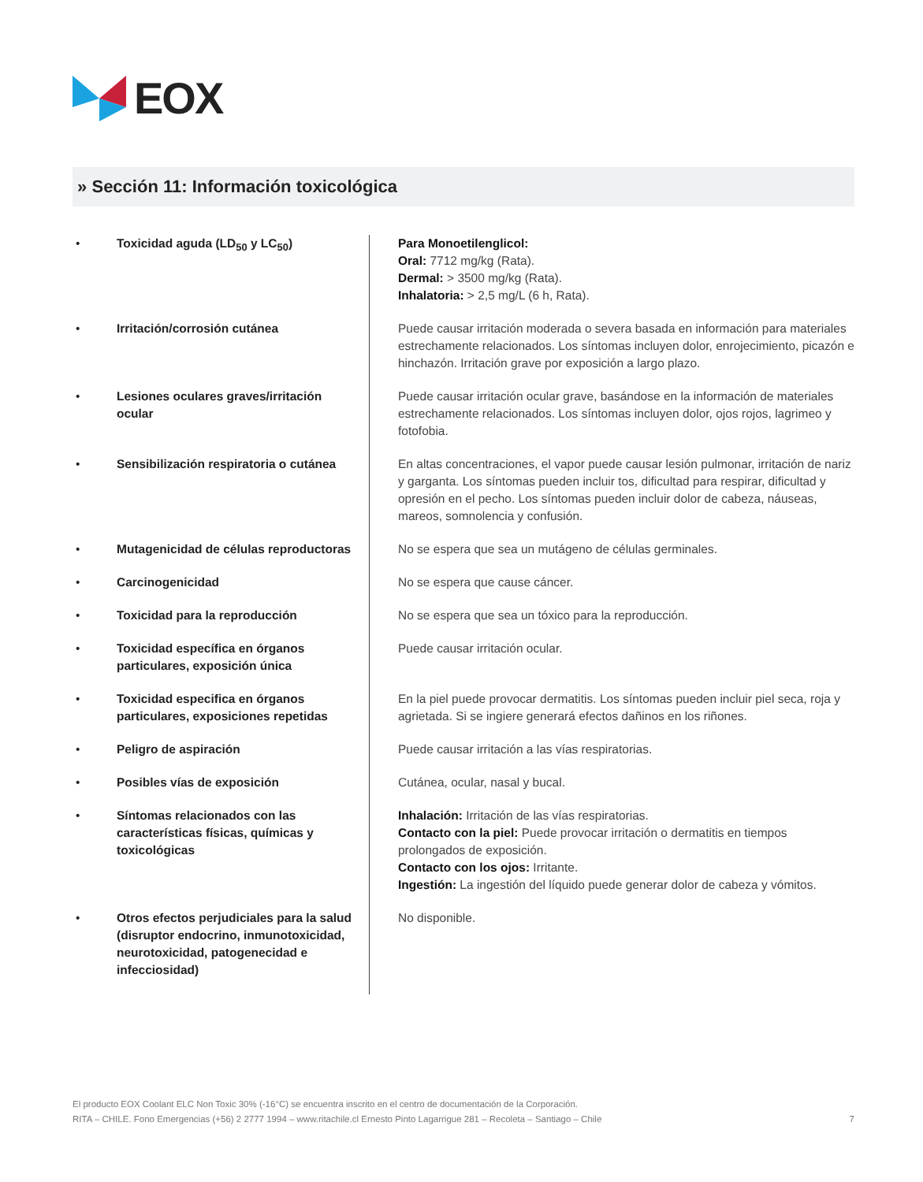EOX
» Sección 11: Información toxicológica
| • | Toxicidad aguda (LD<sub>50</sub> y LC<sub>50</sub>) | Para Monoetilenglicol: Oral: 7712 mg/kg (Rata). Dermal: > 3500 mg/kg (Rata). Inhalatoria: > 2,5 mg/L (6 h, Rata). |
| • | Irritación/corrosión cutánea | Puede causar irritación moderada o severa basada en información para materiales estrechamente relacionados. Los síntomas incluyen dolor, enrojecimiento, picazón e hinchazón. Irritación grave por exposición a largo plazo. |
| • | Lesiones oculares graves/irritación ocular | Puede causar irritación ocular grave, basándose en la información de materiales estrechamente relacionados. Los síntomas incluyen dolor, ojos rojos, lagrimeo y fotofobia. |
| • | Sensibilización respiratoria o cutánea | En altas concentraciones, el vapor puede causar lesión pulmonar, irritación de nariz y garganta. Los síntomas pueden incluir tos, dificultad para respirar, dificultad y opresión en el pecho. Los síntomas pueden incluir dolor de cabeza, náuseas, mareos, somnolencia y confusión. |
| • | Mutagenicidad de células reproductoras | No se espera que sea un mutágeno de células germinales. |
| • | Carcinogenicidad | No se espera que cause cáncer. |
| • | Toxicidad para la reproducción | No se espera que sea un tóxico para la reproducción. |
| • | Toxicidad específica en órganos particulares, exposición única | Puede causar irritación ocular. |
| • | Toxicidad especifica en órganos particulares, exposiciones repetidas | En la piel puede provocar dermatitis. Los síntomas pueden incluir piel seca, roja y agrietada. Si se ingiere generará efectos dañinos en los riñones. |
| • | Peligro de aspiración | Puede causar irritación a las vías respiratorias. |
| • | Posibles vías de exposición | Cutánea, ocular, nasal y bucal. |
| • | Síntomas relacionados con las características físicas, químicas y toxicológicas | Inhalación: Irritación de las vías respiratorias. Contacto con la piel: Puede provocar irritación o dermatitis en tiempos prolongados de exposición. Contacto con los ojos: Irritante. Ingestión: La ingestión del líquido puede generar dolor de cabeza y vómitos. |
| • | Otros efectos perjudiciales para la salud (disruptor endocrino, inmunotoxicidad, neurotoxicidad, patogenecidad e infecciosidad) | No disponible. |
El producto EOX Coolant ELC Non Toxic 30% (-16°C) se encuentra inscrito en el centro de documentación de la Corporación.
RITA – CHILE. Fono Emergencias (+56) 2 2777 1994 – www.ritachile.cl Ernesto Pinto Lagarrigue 281 – Recoleta – Santiago – Chile 7